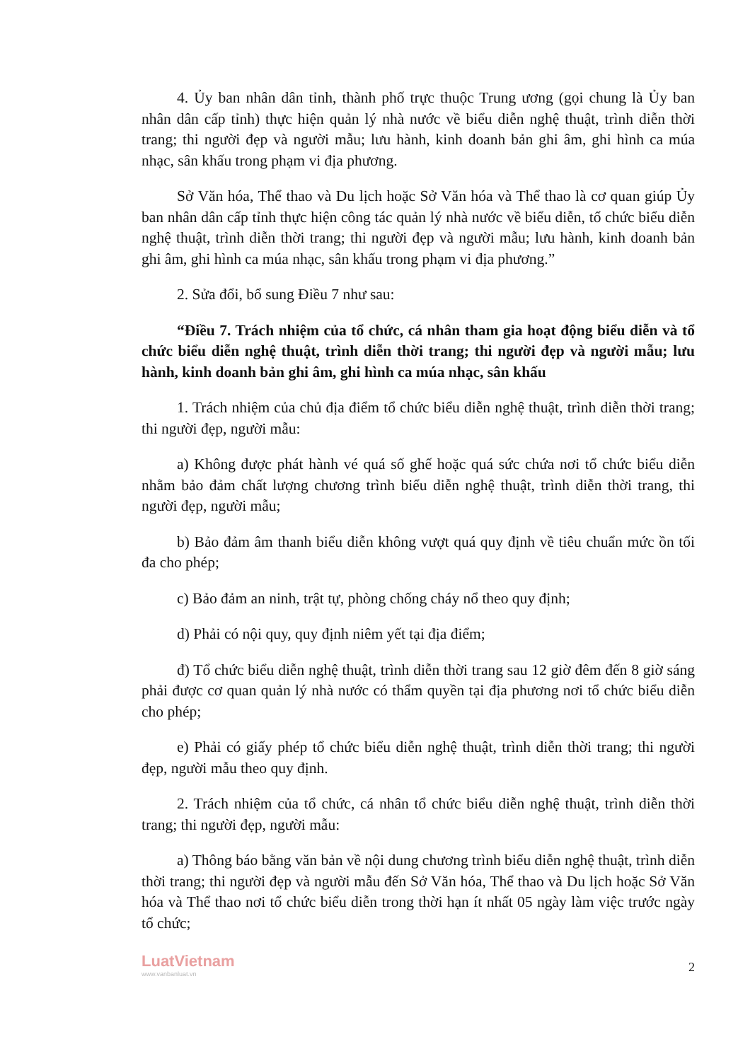4. Ủy ban nhân dân tỉnh, thành phố trực thuộc Trung ương (gọi chung là Ủy ban nhân dân cấp tỉnh) thực hiện quản lý nhà nước về biểu diễn nghệ thuật, trình diễn thời trang; thi người đẹp và người mẫu; lưu hành, kinh doanh bản ghi âm, ghi hình ca múa nhạc, sân khấu trong phạm vi địa phương.
Sở Văn hóa, Thể thao và Du lịch hoặc Sở Văn hóa và Thể thao là cơ quan giúp Ủy ban nhân dân cấp tỉnh thực hiện công tác quản lý nhà nước về biểu diễn, tổ chức biểu diễn nghệ thuật, trình diễn thời trang; thi người đẹp và người mẫu; lưu hành, kinh doanh bản ghi âm, ghi hình ca múa nhạc, sân khấu trong phạm vi địa phương.”
2. Sửa đổi, bổ sung Điều 7 như sau:
“Điều 7. Trách nhiệm của tổ chức, cá nhân tham gia hoạt động biểu diễn và tổ chức biểu diễn nghệ thuật, trình diễn thời trang; thi người đẹp và người mẫu; lưu hành, kinh doanh bản ghi âm, ghi hình ca múa nhạc, sân khấu
1. Trách nhiệm của chủ địa điểm tổ chức biểu diễn nghệ thuật, trình diễn thời trang; thi người đẹp, người mẫu:
a) Không được phát hành vé quá số ghế hoặc quá sức chứa nơi tổ chức biểu diễn nhằm bảo đảm chất lượng chương trình biểu diễn nghệ thuật, trình diễn thời trang, thi người đẹp, người mẫu;
b) Bảo đảm âm thanh biểu diễn không vượt quá quy định về tiêu chuẩn mức ồn tối đa cho phép;
c) Bảo đảm an ninh, trật tự, phòng chống cháy nổ theo quy định;
d) Phải có nội quy, quy định niêm yết tại địa điểm;
đ) Tổ chức biểu diễn nghệ thuật, trình diễn thời trang sau 12 giờ đêm đến 8 giờ sáng phải được cơ quan quản lý nhà nước có thẩm quyền tại địa phương nơi tổ chức biểu diễn cho phép;
e) Phải có giấy phép tổ chức biểu diễn nghệ thuật, trình diễn thời trang; thi người đẹp, người mẫu theo quy định.
2. Trách nhiệm của tổ chức, cá nhân tổ chức biểu diễn nghệ thuật, trình diễn thời trang; thi người đẹp, người mẫu:
a) Thông báo bằng văn bản về nội dung chương trình biểu diễn nghệ thuật, trình diễn thời trang; thi người đẹp và người mẫu đến Sở Văn hóa, Thể thao và Du lịch hoặc Sở Văn hóa và Thể thao nơi tổ chức biểu diễn trong thời hạn ít nhất 05 ngày làm việc trước ngày tổ chức;
LuatVietnam
www.vanbanluat.vn
2